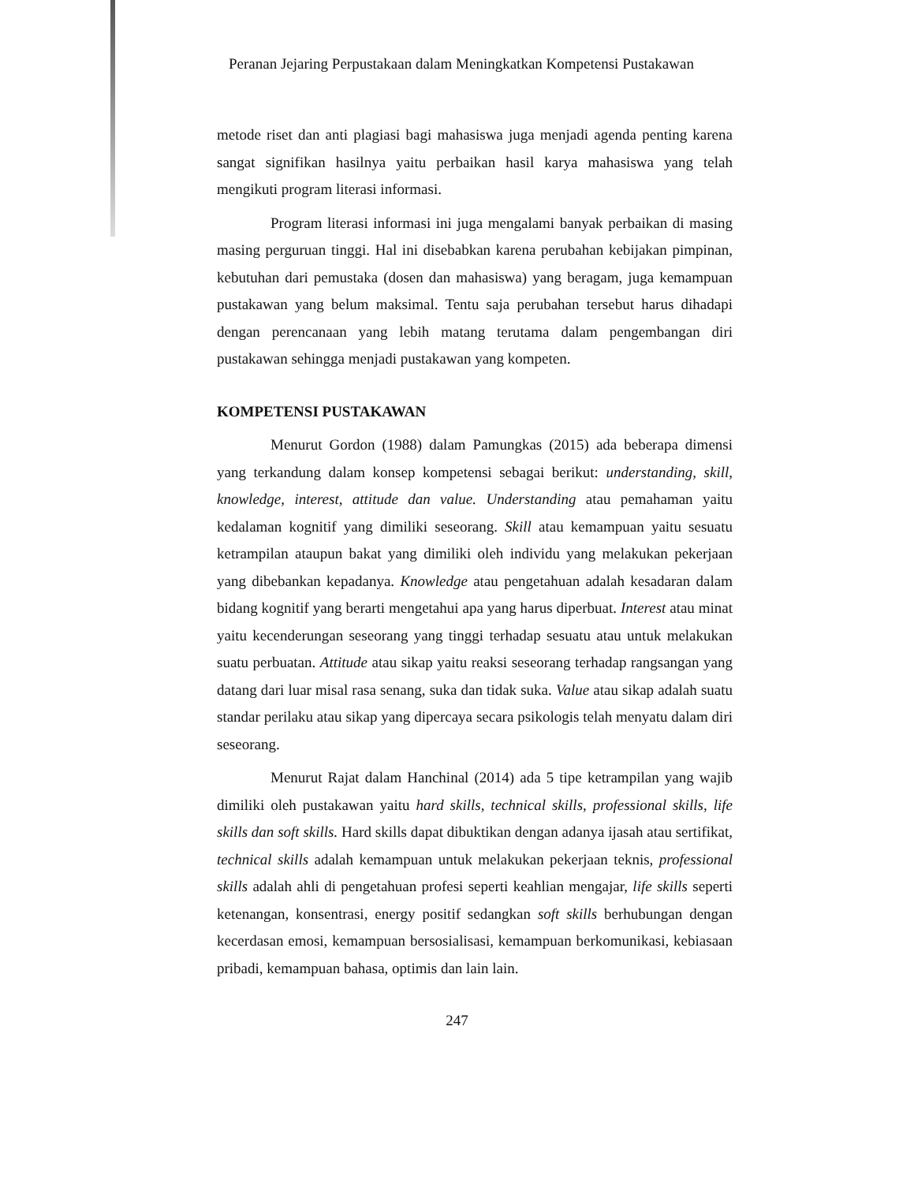Peranan Jejaring Perpustakaan dalam Meningkatkan Kompetensi Pustakawan
metode riset dan anti plagiasi bagi mahasiswa juga menjadi agenda penting karena sangat signifikan hasilnya yaitu perbaikan hasil karya mahasiswa yang telah mengikuti program literasi informasi.
Program literasi informasi ini juga mengalami banyak perbaikan di masing masing perguruan tinggi. Hal ini disebabkan karena perubahan kebijakan pimpinan, kebutuhan dari pemustaka (dosen dan mahasiswa) yang beragam, juga kemampuan pustakawan yang belum maksimal. Tentu saja perubahan tersebut harus dihadapi dengan perencanaan yang lebih matang terutama dalam pengembangan diri pustakawan sehingga menjadi pustakawan yang kompeten.
KOMPETENSI PUSTAKAWAN
Menurut Gordon (1988) dalam Pamungkas (2015) ada beberapa dimensi yang terkandung dalam konsep kompetensi sebagai berikut: understanding, skill, knowledge, interest, attitude dan value. Understanding atau pemahaman yaitu kedalaman kognitif yang dimiliki seseorang. Skill atau kemampuan yaitu sesuatu ketrampilan ataupun bakat yang dimiliki oleh individu yang melakukan pekerjaan yang dibebankan kepadanya. Knowledge atau pengetahuan adalah kesadaran dalam bidang kognitif yang berarti mengetahui apa yang harus diperbuat. Interest atau minat yaitu kecenderungan seseorang yang tinggi terhadap sesuatu atau untuk melakukan suatu perbuatan. Attitude atau sikap yaitu reaksi seseorang terhadap rangsangan yang datang dari luar misal rasa senang, suka dan tidak suka. Value atau sikap adalah suatu standar perilaku atau sikap yang dipercaya secara psikologis telah menyatu dalam diri seseorang.
Menurut Rajat dalam Hanchinal (2014) ada 5 tipe ketrampilan yang wajib dimiliki oleh pustakawan yaitu hard skills, technical skills, professional skills, life skills dan soft skills. Hard skills dapat dibuktikan dengan adanya ijasah atau sertifikat, technical skills adalah kemampuan untuk melakukan pekerjaan teknis, professional skills adalah ahli di pengetahuan profesi seperti keahlian mengajar, life skills seperti ketenangan, konsentrasi, energy positif sedangkan soft skills berhubungan dengan kecerdasan emosi, kemampuan bersosialisasi, kemampuan berkomunikasi, kebiasaan pribadi, kemampuan bahasa, optimis dan lain lain.
247